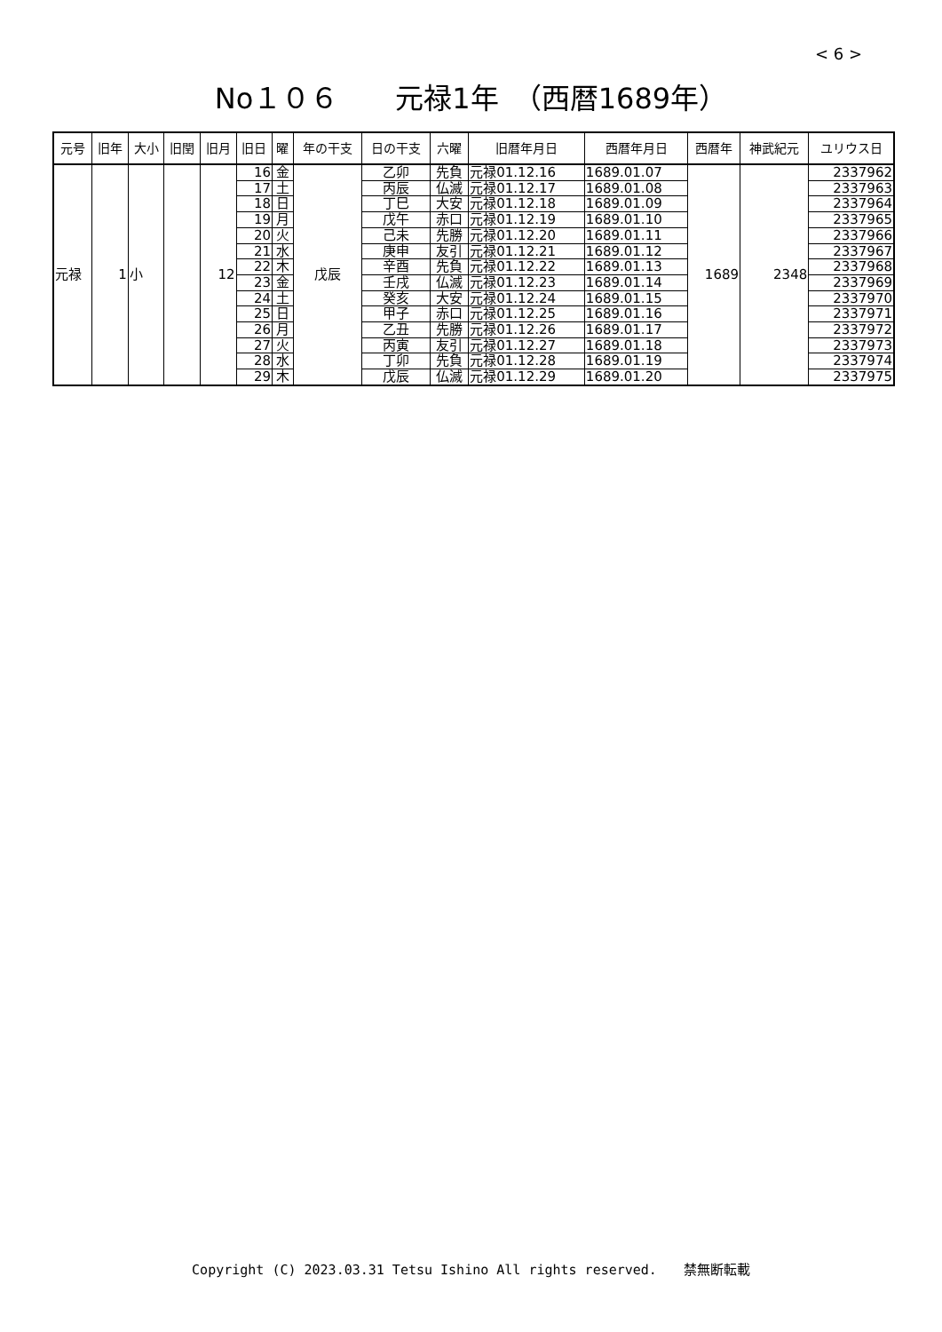< 6 >
No１０６　　元禄1年　（西暦1689年）
| 元号 | 旧年 | 大小 | 旧閏 | 旧月 | 旧日 | 曜 | 年の干支 | 日の干支 | 六曜 | 旧暦年月日 | 西暦年月日 | 西暦年 | 神武紀元 | ユリウス日 |
| --- | --- | --- | --- | --- | --- | --- | --- | --- | --- | --- | --- | --- | --- | --- |
| 元禄 | 1 | 小 | | 12 | 16 | 金 | 戊辰 | 乙卯 | 先負 | 元禄01.12.16 | 1689.01.07 | 1689 | 2348 | 2337962 |
| | | | | | 17 | 土 | | 丙辰 | 仏滅 | 元禄01.12.17 | 1689.01.08 | | | 2337963 |
| | | | | | 18 | 日 | | 丁巳 | 大安 | 元禄01.12.18 | 1689.01.09 | | | 2337964 |
| | | | | | 19 | 月 | | 戊午 | 赤口 | 元禄01.12.19 | 1689.01.10 | | | 2337965 |
| | | | | | 20 | 火 | | 己未 | 先勝 | 元禄01.12.20 | 1689.01.11 | | | 2337966 |
| | | | | | 21 | 水 | | 庚申 | 友引 | 元禄01.12.21 | 1689.01.12 | | | 2337967 |
| | | | | | 22 | 木 | | 辛酉 | 先負 | 元禄01.12.22 | 1689.01.13 | | | 2337968 |
| | | | | | 23 | 金 | | 壬戌 | 仏滅 | 元禄01.12.23 | 1689.01.14 | | | 2337969 |
| | | | | | 24 | 土 | | 癸亥 | 大安 | 元禄01.12.24 | 1689.01.15 | | | 2337970 |
| | | | | | 25 | 日 | | 甲子 | 赤口 | 元禄01.12.25 | 1689.01.16 | | | 2337971 |
| | | | | | 26 | 月 | | 乙丑 | 先勝 | 元禄01.12.26 | 1689.01.17 | | | 2337972 |
| | | | | | 27 | 火 | | 丙寅 | 友引 | 元禄01.12.27 | 1689.01.18 | | | 2337973 |
| | | | | | 28 | 水 | | 丁卯 | 先負 | 元禄01.12.28 | 1689.01.19 | | | 2337974 |
| | | | | | 29 | 木 | | 戊辰 | 仏滅 | 元禄01.12.29 | 1689.01.20 | | | 2337975 |
Copyright (C) 2023.03.31 Tetsu Ishino All rights reserved.　　禁無断転載